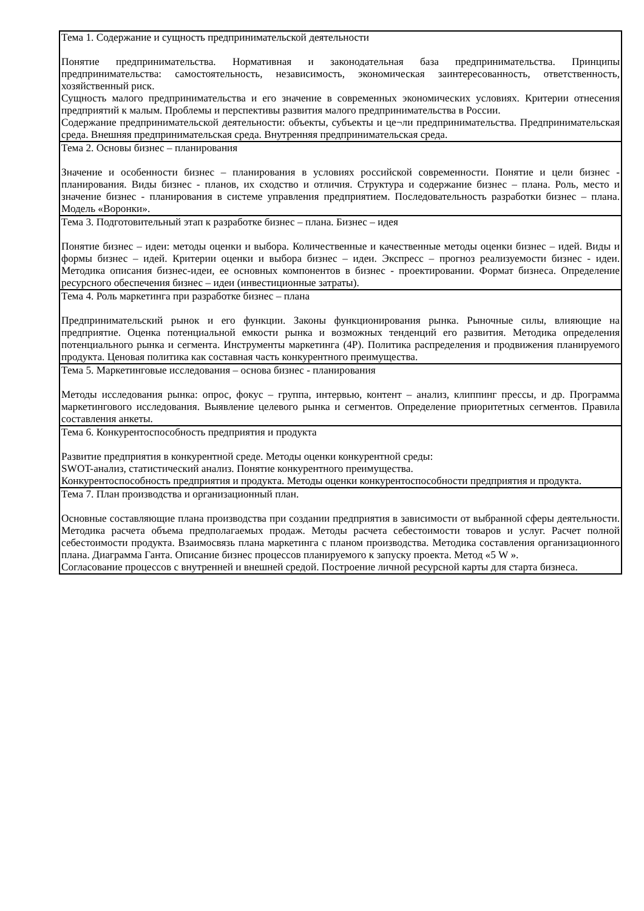| Тема 1. Содержание и сущность предпринимательской деятельности Понятие предпринимательства. Нормативная и законодательная база предпринимательства. Принципы предпринимательства: самостоятельность, независимость, экономическая заинтересованность, ответственность, хозяйственный риск. Сущность малого предпринимательства и его значение в современных экономических условиях. Критерии отнесения предприятий к малым. Проблемы и перспективы развития малого предпринимательства в России. Содержание предпринимательской деятельности: объекты, субъекты и це¬ли предпринимательства. Предпринимательская среда. Внешняя предпринимательская среда. Внутренняя предпринимательская среда. |
| Тема 2. Основы бизнес – планирования Значение и особенности бизнес – планирования в условиях российской современности. Понятие и цели бизнес - планирования. Виды бизнес - планов, их сходство и отличия. Структура и содержание бизнес – плана. Роль, место и значение бизнес - планирования в системе управления предприятием. Последовательность разработки бизнес – плана. Модель «Воронки». |
| Тема 3. Подготовительный этап к разработке бизнес – плана. Бизнес – идея Понятие бизнес – идеи: методы оценки и выбора. Количественные и качественные методы оценки бизнес – идей. Виды и формы бизнес – идей. Критерии оценки и выбора бизнес – идеи. Экспресс – прогноз реализуемости бизнес - идеи. Методика описания бизнес-идеи, ее основных компонентов в бизнес - проектировании. Формат бизнеса. Определение ресурсного обеспечения бизнес – идеи (инвестиционные затраты). |
| Тема 4. Роль маркетинга при разработке бизнес – плана Предпринимательский рынок и его функции. Законы функционирования рынка. Рыночные силы, влияющие на предприятие. Оценка потенциальной емкости рынка и возможных тенденций его развития. Методика определения потенциального рынка и сегмента. Инструменты маркетинга (4Р). Политика распределения и продвижения планируемого продукта. Ценовая политика как составная часть конкурентного преимущества. |
| Тема 5. Маркетинговые исследования – основа бизнес - планирования Методы исследования рынка: опрос, фокус – группа, интервью, контент – анализ, клиппинг прессы, и др. Программа маркетингового исследования. Выявление целевого рынка и сегментов. Определение приоритетных сегментов. Правила составления анкеты. |
| Тема 6. Конкурентоспособность предприятия и продукта Развитие предприятия в конкурентной среде. Методы оценки конкурентной среды: SWOT-анализ, статистический анализ. Понятие конкурентного преимущества. Конкурентоспособность предприятия и продукта. Методы оценки конкурентоспособности предприятия и продукта. |
| Тема 7. План производства и организационный план. Основные составляющие плана производства при создании предприятия в зависимости от выбранной сферы деятельности. Методика расчета объема предполагаемых продаж. Методы расчета себестоимости товаров и услуг. Расчет полной себестоимости продукта. Взаимосвязь плана маркетинга с планом производства. Методика составления организационного плана. Диаграмма Ганта. Описание бизнес процессов планируемого к запуску проекта. Метод «5 W ». Согласование процессов с внутренней и внешней средой. Построение личной ресурсной карты для старта бизнеса. |